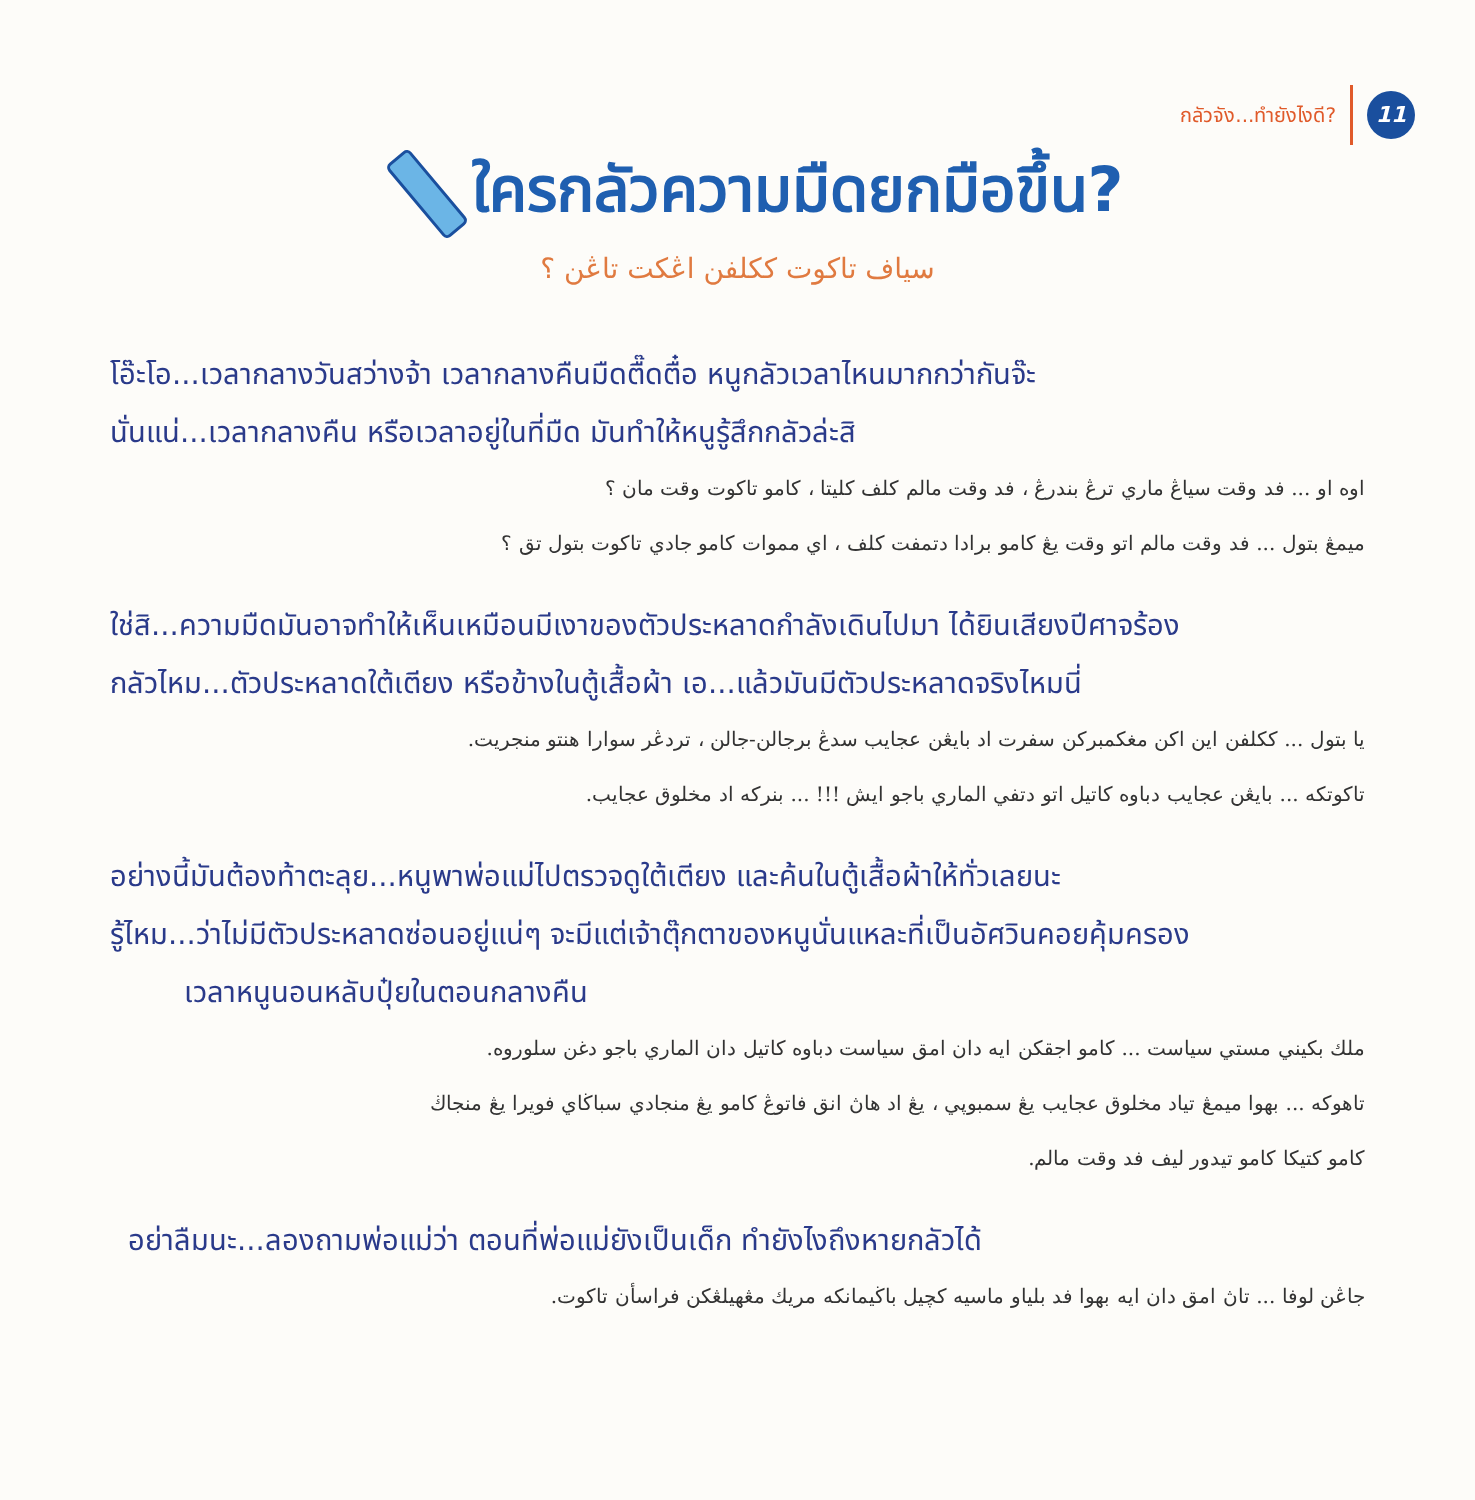กลัวจัง...ทำยังไงดี? 11
ใครกลัวความมืดยกมือขึ้น?
سياف تاكوت ككلفن اڠكت تاڠن ؟
โอ๊ะโอ...เวลากลางวันสว่างจ้า เวลากลางคืนมืดตื๊ดตื๋อ หนูกลัวเวลาไหนมากกว่ากันจ๊ะ
นั่นแน่...เวลากลางคืน หรือเวลาอยู่ในที่มืด มันทำให้หนูรู้สึกกลัวล่ะสิ
اوه او ... فد وقت سياڠ ماري ترڠ بندرڠ ، فد وقت مالم كلف كليتا ، كامو تاكوت وقت مان ؟
ميمڠ بتول ... فد وقت مالم اتو وقت يڠ كامو برادا دتمفت كلف ، اي مموات كامو جادي تاكوت بتول تق ؟
ใช่สิ...ความมืดมันอาจทำให้เห็นเหมือนมีเงาของตัวประหลาดกำลังเดินไปมา ได้ยินเสียงปีศาจร้อง
กลัวไหม...ตัวประหลาดใต้เตียง หรือข้างในตู้เสื้อผ้า เอ...แล้วมันมีตัวประหลาดจริงไหมนี่
يا بتول ... ككلفن اين اكن مغكمبركن سفرت اد بايڠن عجايب سدڠ برجالن-جالن ، تردڠر سوارا هنتو منجريت.
تاكوتكه ... بايڠن عجايب دباوه كاتيل اتو دتفي الماري باجو ايش !!! ... بنركه اد مخلوق عجايب.
อย่างนี้มันต้องท้าตะลุย...หนูพาพ่อแม่ไปตรวจดูใต้เตียง และค้นในตู้เสื้อผ้าให้ทั่วเลยนะ
รู้ไหม...ว่าไม่มีตัวประหลาดซ่อนอยู่แน่ๆ จะมีแต่เจ้าตุ๊กตาของหนูนั่นแหละที่เป็นอัศวินคอยคุ้มครอง
เวลาหนูนอนหลับปุ๋ยในตอนกลางคืน
ملك بكيني مستي سياست ... كامو اجقكن ايه دان امق سياست دباوه كاتيل دان الماري باجو دغن سلوروه.
تاهوكه ... بهوا ميمڠ تياد مخلوق عجايب يڠ سمبوڽي ، يڠ اد هاڽ انق فاتوڠ كامو يڠ منجادي سباڬاي فويرا يڠ منجاڬ
كامو كتيكا كامو تيدور ليف فد وقت مالم.
อย่าลืมนะ...ลองถามพ่อแม่ว่า ตอนที่พ่อแม่ยังเป็นเด็ก ทำยังไงถึงหายกลัวได้
جاڠن لوفا ... تاڽ امق دان ايه بهوا فد بلياو ماسيه كچيل باڬيمانكه مريك مڠهيلڠكن فراسأن تاكوت.